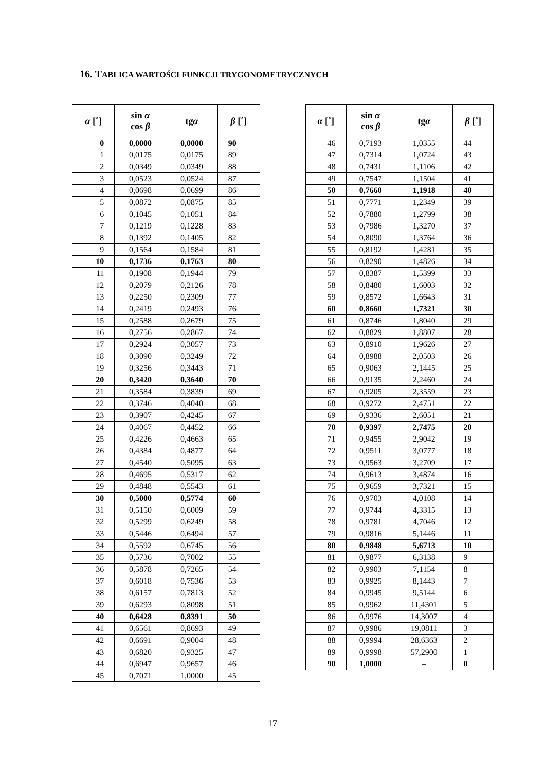16. TABLICA WARTOŚCI FUNKCJI TRYGONOMETRYCZNYCH
| α [˚] | sin α cos β | tg α | β [˚] |
| --- | --- | --- | --- |
| 0 | 0,0000 | 0,0000 | 90 |
| 1 | 0,0175 | 0,0175 | 89 |
| 2 | 0,0349 | 0,0349 | 88 |
| 3 | 0,0523 | 0,0524 | 87 |
| 4 | 0,0698 | 0,0699 | 86 |
| 5 | 0,0872 | 0,0875 | 85 |
| 6 | 0,1045 | 0,1051 | 84 |
| 7 | 0,1219 | 0,1228 | 83 |
| 8 | 0,1392 | 0,1405 | 82 |
| 9 | 0,1564 | 0,1584 | 81 |
| 10 | 0,1736 | 0,1763 | 80 |
| 11 | 0,1908 | 0,1944 | 79 |
| 12 | 0,2079 | 0,2126 | 78 |
| 13 | 0,2250 | 0,2309 | 77 |
| 14 | 0,2419 | 0,2493 | 76 |
| 15 | 0,2588 | 0,2679 | 75 |
| 16 | 0,2756 | 0,2867 | 74 |
| 17 | 0,2924 | 0,3057 | 73 |
| 18 | 0,3090 | 0,3249 | 72 |
| 19 | 0,3256 | 0,3443 | 71 |
| 20 | 0,3420 | 0,3640 | 70 |
| 21 | 0,3584 | 0,3839 | 69 |
| 22 | 0,3746 | 0,4040 | 68 |
| 23 | 0,3907 | 0,4245 | 67 |
| 24 | 0,4067 | 0,4452 | 66 |
| 25 | 0,4226 | 0,4663 | 65 |
| 26 | 0,4384 | 0,4877 | 64 |
| 27 | 0,4540 | 0,5095 | 63 |
| 28 | 0,4695 | 0,5317 | 62 |
| 29 | 0,4848 | 0,5543 | 61 |
| 30 | 0,5000 | 0,5774 | 60 |
| 31 | 0,5150 | 0,6009 | 59 |
| 32 | 0,5299 | 0,6249 | 58 |
| 33 | 0,5446 | 0,6494 | 57 |
| 34 | 0,5592 | 0,6745 | 56 |
| 35 | 0,5736 | 0,7002 | 55 |
| 36 | 0,5878 | 0,7265 | 54 |
| 37 | 0,6018 | 0,7536 | 53 |
| 38 | 0,6157 | 0,7813 | 52 |
| 39 | 0,6293 | 0,8098 | 51 |
| 40 | 0,6428 | 0,8391 | 50 |
| 41 | 0,6561 | 0,8693 | 49 |
| 42 | 0,6691 | 0,9004 | 48 |
| 43 | 0,6820 | 0,9325 | 47 |
| 44 | 0,6947 | 0,9657 | 46 |
| 45 | 0,7071 | 1,0000 | 45 |
| α [˚] | sin α cos β | tg α | β [˚] |
| --- | --- | --- | --- |
| 46 | 0,7193 | 1,0355 | 44 |
| 47 | 0,7314 | 1,0724 | 43 |
| 48 | 0,7431 | 1,1106 | 42 |
| 49 | 0,7547 | 1,1504 | 41 |
| 50 | 0,7660 | 1,1918 | 40 |
| 51 | 0,7771 | 1,2349 | 39 |
| 52 | 0,7880 | 1,2799 | 38 |
| 53 | 0,7986 | 1,3270 | 37 |
| 54 | 0,8090 | 1,3764 | 36 |
| 55 | 0,8192 | 1,4281 | 35 |
| 56 | 0,8290 | 1,4826 | 34 |
| 57 | 0,8387 | 1,5399 | 33 |
| 58 | 0,8480 | 1,6003 | 32 |
| 59 | 0,8572 | 1,6643 | 31 |
| 60 | 0,8660 | 1,7321 | 30 |
| 61 | 0,8746 | 1,8040 | 29 |
| 62 | 0,8829 | 1,8807 | 28 |
| 63 | 0,8910 | 1,9626 | 27 |
| 64 | 0,8988 | 2,0503 | 26 |
| 65 | 0,9063 | 2,1445 | 25 |
| 66 | 0,9135 | 2,2460 | 24 |
| 67 | 0,9205 | 2,3559 | 23 |
| 68 | 0,9272 | 2,4751 | 22 |
| 69 | 0,9336 | 2,6051 | 21 |
| 70 | 0,9397 | 2,7475 | 20 |
| 71 | 0,9455 | 2,9042 | 19 |
| 72 | 0,9511 | 3,0777 | 18 |
| 73 | 0,9563 | 3,2709 | 17 |
| 74 | 0,9613 | 3,4874 | 16 |
| 75 | 0,9659 | 3,7321 | 15 |
| 76 | 0,9703 | 4,0108 | 14 |
| 77 | 0,9744 | 4,3315 | 13 |
| 78 | 0,9781 | 4,7046 | 12 |
| 79 | 0,9816 | 5,1446 | 11 |
| 80 | 0,9848 | 5,6713 | 10 |
| 81 | 0,9877 | 6,3138 | 9 |
| 82 | 0,9903 | 7,1154 | 8 |
| 83 | 0,9925 | 8,1443 | 7 |
| 84 | 0,9945 | 9,5144 | 6 |
| 85 | 0,9962 | 11,4301 | 5 |
| 86 | 0,9976 | 14,3007 | 4 |
| 87 | 0,9986 | 19,0811 | 3 |
| 88 | 0,9994 | 28,6363 | 2 |
| 89 | 0,9998 | 57,2900 | 1 |
| 90 | 1,0000 | – | 0 |
17